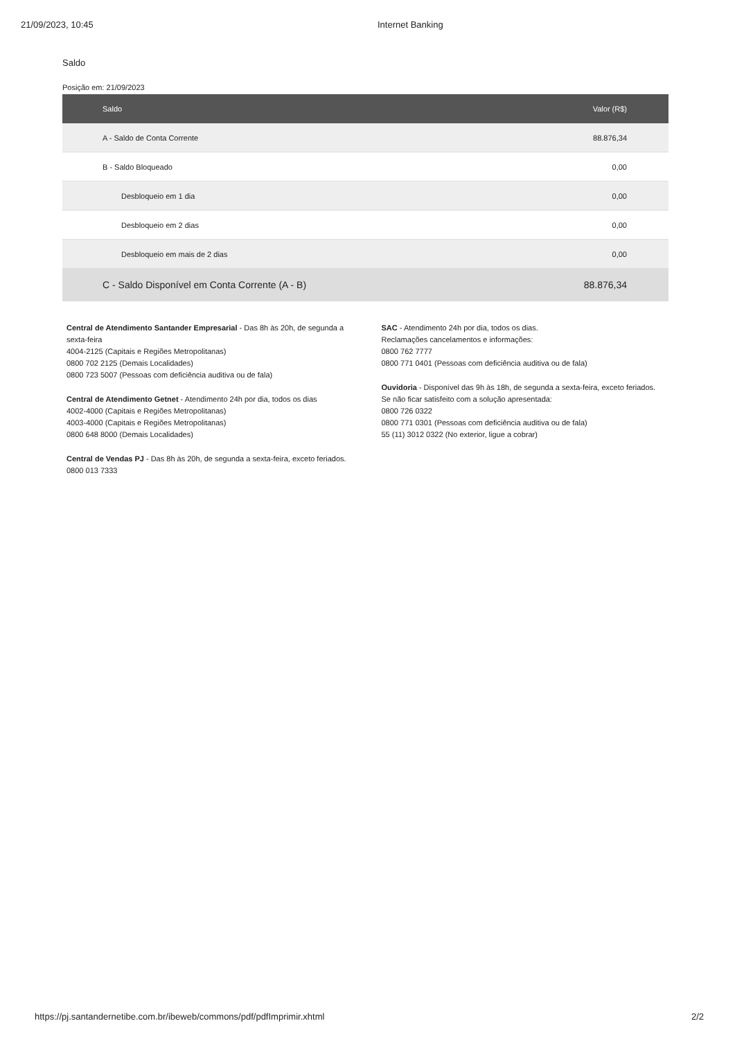21/09/2023, 10:45 Internet Banking
Saldo
Posição em: 21/09/2023
| Saldo | Valor (R$) |
| --- | --- |
| A - Saldo de Conta Corrente | 88.876,34 |
| B - Saldo Bloqueado | 0,00 |
| Desbloqueio em 1 dia | 0,00 |
| Desbloqueio em 2 dias | 0,00 |
| Desbloqueio em mais de 2 dias | 0,00 |
| C - Saldo Disponível em Conta Corrente (A - B) | 88.876,34 |
Central de Atendimento Santander Empresarial - Das 8h às 20h, de segunda a sexta-feira
4004-2125 (Capitais e Regiões Metropolitanas)
0800 702 2125 (Demais Localidades)
0800 723 5007 (Pessoas com deficiência auditiva ou de fala)
Central de Atendimento Getnet - Atendimento 24h por dia, todos os dias
4002-4000 (Capitais e Regiões Metropolitanas)
4003-4000 (Capitais e Regiões Metropolitanas)
0800 648 8000 (Demais Localidades)
Central de Vendas PJ - Das 8h às 20h, de segunda a sexta-feira, exceto feriados.
0800 013 7333
SAC - Atendimento 24h por dia, todos os dias.
Reclamações cancelamentos e informações:
0800 762 7777
0800 771 0401 (Pessoas com deficiência auditiva ou de fala)
Ouvidoria - Disponível das 9h às 18h, de segunda a sexta-feira, exceto feriados.
Se não ficar satisfeito com a solução apresentada:
0800 726 0322
0800 771 0301 (Pessoas com deficiência auditiva ou de fala)
55 (11) 3012 0322 (No exterior, ligue a cobrar)
https://pj.santandernetibe.com.br/ibeweb/commons/pdf/pdfImprimir.xhtml 2/2